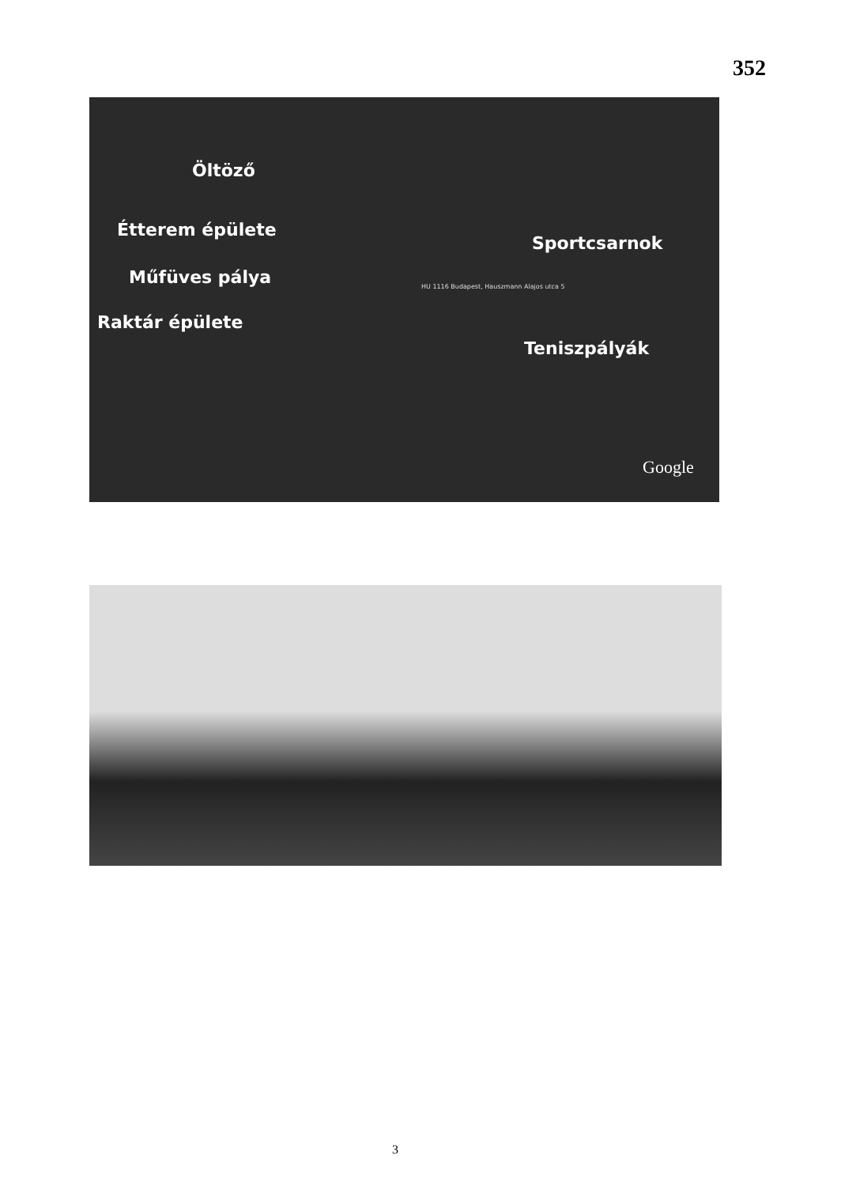352
Öltöző
Étterem épülete
Műfüves pálya
Raktár épülete
Sportcsarnok
Teniszpályák
HU 1116 Budapest, Hauszmann Alajos utca 5
Google
3